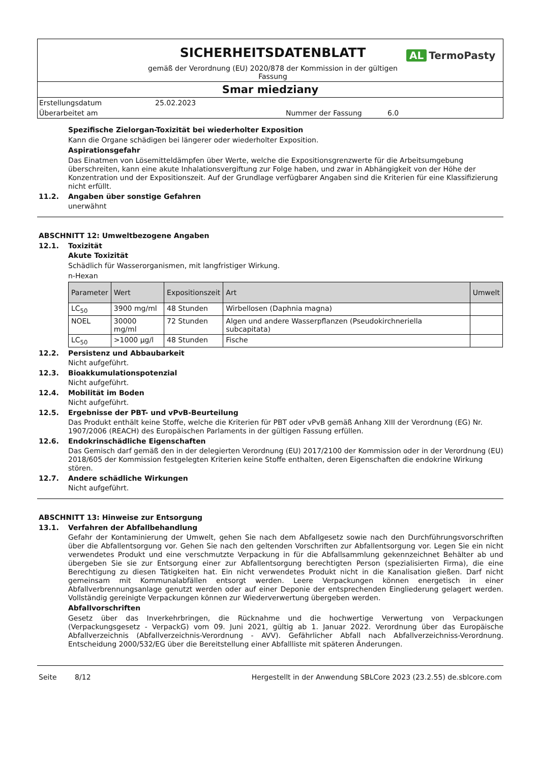SICHERHEITSDATENBLATT
gemäß der Verordnung (EU) 2020/878 der Kommission in der gültigen
Fassung
AL TermoPasty
Smar miedziany
Erstellungsdatum 25.02.2023
Überarbeitet am Nummer der Fassung 6.0
Spezifische Zielorgan-Toxizität bei wiederholter Exposition
Kann die Organe schädigen bei längerer oder wiederholter Exposition.
Aspirationsgefahr
Das Einatmen von Lösemitteldämpfen über Werte, welche die Expositionsgrenzwerte für die Arbeitsumgebung überschreiten, kann eine akute Inhalationsvergiftung zur Folge haben, und zwar in Abhängigkeit von der Höhe der Konzentration und der Expositionszeit. Auf der Grundlage verfügbarer Angaben sind die Kriterien für eine Klassifizierung nicht erfüllt.
11.2. Angaben über sonstige Gefahren
unerwähnt
ABSCHNITT 12: Umweltbezogene Angaben
12.1. Toxizität
Akute Toxizität
Schädlich für Wasserorganismen, mit langfristiger Wirkung.
n-Hexan
| Parameter | Wert | Expositionszeit | Art | Umwelt |
| --- | --- | --- | --- | --- |
| LC<sub>50</sub> | 3900 mg/ml | 48 Stunden | Wirbellosen (Daphnia magna) | |
| NOEL | 30000 mg/ml | 72 Stunden | Algen und andere Wasserpflanzen (Pseudokirchneriella subcapitata) | |
| LC<sub>50</sub> | >1000 µg/l | 48 Stunden | Fische | |
12.2. Persistenz und Abbaubarkeit
Nicht aufgeführt.
12.3. Bioakkumulationspotenzial
Nicht aufgeführt.
12.4. Mobilität im Boden
Nicht aufgeführt.
12.5. Ergebnisse der PBT- und vPvB-Beurteilung
Das Produkt enthält keine Stoffe, welche die Kriterien für PBT oder vPvB gemäß Anhang XIII der Verordnung (EG) Nr. 1907/2006 (REACH) des Europäischen Parlaments in der gültigen Fassung erfüllen.
12.6. Endokrinschädliche Eigenschaften
Das Gemisch darf gemäß den in der delegierten Verordnung (EU) 2017/2100 der Kommission oder in der Verordnung (EU) 2018/605 der Kommission festgelegten Kriterien keine Stoffe enthalten, deren Eigenschaften die endokrine Wirkung stören.
12.7. Andere schädliche Wirkungen
Nicht aufgeführt.
ABSCHNITT 13: Hinweise zur Entsorgung
13.1. Verfahren der Abfallbehandlung
Gefahr der Kontaminierung der Umwelt, gehen Sie nach dem Abfallgesetz sowie nach den Durchführungsvorschriften über die Abfallentsorgung vor. Gehen Sie nach den geltenden Vorschriften zur Abfallentsorgung vor. Legen Sie ein nicht verwendetes Produkt und eine verschmutzte Verpackung in für die Abfallsammlung gekennzeichnet Behälter ab und übergeben Sie sie zur Entsorgung einer zur Abfallentsorgung berechtigten Person (spezialisierten Firma), die eine Berechtigung zu diesen Tätigkeiten hat. Ein nicht verwendetes Produkt nicht in die Kanalisation gießen. Darf nicht gemeinsam mit Kommunalabfällen entsorgt werden. Leere Verpackungen können energetisch in einer Abfallverbrennungsanlage genutzt werden oder auf einer Deponie der entsprechenden Eingliederung gelagert werden. Vollständig gereinigte Verpackungen können zur Wiederverwertung übergeben werden.
Abfallvorschriften
Gesetz über das Inverkehrbringen, die Rücknahme und die hochwertige Verwertung von Verpackungen (Verpackungsgesetz - VerpackG) vom 09. Juni 2021, gültig ab 1. Januar 2022. Verordnung über das Europäische Abfallverzeichnis (Abfallverzeichnis-Verordnung - AVV). Gefährlicher Abfall nach Abfallverzeichniss-Verordnung. Entscheidung 2000/532/EG über die Bereitstellung einer Abfallliste mit späteren Änderungen.
Seite 8/12 Hergestellt in der Anwendung SBLCore 2023 (23.2.55) de.sblcore.com